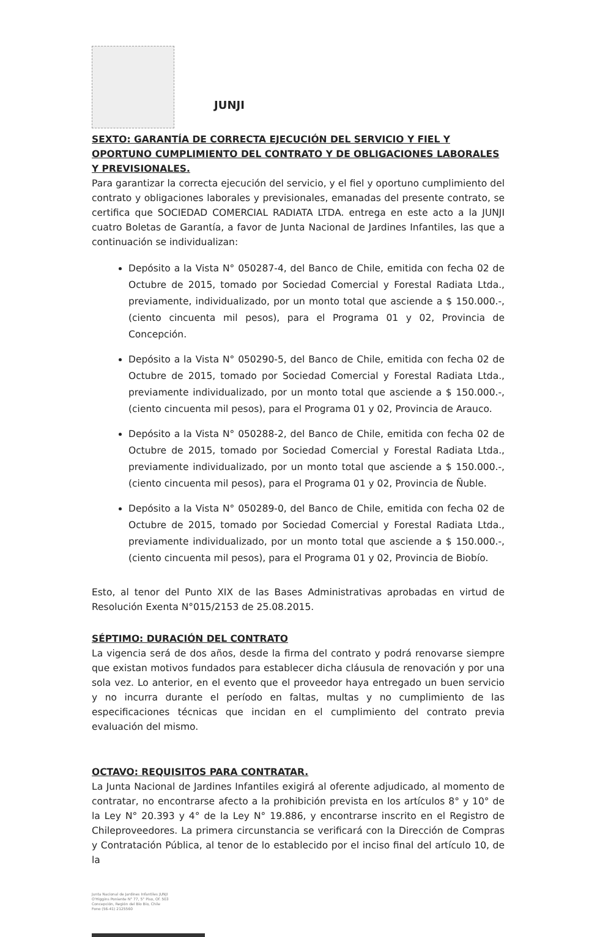JUNJI
SEXTO: GARANTÍA DE CORRECTA EJECUCIÓN DEL SERVICIO Y FIEL Y OPORTUNO CUMPLIMIENTO DEL CONTRATO Y DE OBLIGACIONES LABORALES Y PREVISIONALES.
Para garantizar la correcta ejecución del servicio, y el fiel y oportuno cumplimiento del contrato y obligaciones laborales y previsionales, emanadas del presente contrato, se certifica que SOCIEDAD COMERCIAL RADIATA LTDA. entrega en este acto a la JUNJI cuatro Boletas de Garantía, a favor de Junta Nacional de Jardines Infantiles, las que a continuación se individualizan:
Depósito a la Vista N° 050287-4, del Banco de Chile, emitida con fecha 02 de Octubre de 2015, tomado por Sociedad Comercial y Forestal Radiata Ltda., previamente, individualizado, por un monto total que asciende a $ 150.000.-, (ciento cincuenta mil pesos), para el Programa 01 y 02, Provincia de Concepción.
Depósito a la Vista N° 050290-5, del Banco de Chile, emitida con fecha 02 de Octubre de 2015, tomado por Sociedad Comercial y Forestal Radiata Ltda., previamente individualizado, por un monto total que asciende a $ 150.000.-, (ciento cincuenta mil pesos), para el Programa 01 y 02, Provincia de Arauco.
Depósito a la Vista N° 050288-2, del Banco de Chile, emitida con fecha 02 de Octubre de 2015, tomado por Sociedad Comercial y Forestal Radiata Ltda., previamente individualizado, por un monto total que asciende a $ 150.000.-, (ciento cincuenta mil pesos), para el Programa 01 y 02, Provincia de Ñuble.
Depósito a la Vista N° 050289-0, del Banco de Chile, emitida con fecha 02 de Octubre de 2015, tomado por Sociedad Comercial y Forestal Radiata Ltda., previamente individualizado, por un monto total que asciende a $ 150.000.-, (ciento cincuenta mil pesos), para el Programa 01 y 02, Provincia de Biobío.
Esto, al tenor del Punto XIX de las Bases Administrativas aprobadas en virtud de Resolución Exenta N°015/2153 de 25.08.2015.
SÉPTIMO: DURACIÓN DEL CONTRATO
La vigencia será de dos años, desde la firma del contrato y podrá renovarse siempre que existan motivos fundados para establecer dicha cláusula de renovación y por una sola vez. Lo anterior, en el evento que el proveedor haya entregado un buen servicio y no incurra durante el período en faltas, multas y no cumplimiento de las especificaciones técnicas que incidan en el cumplimiento del contrato previa evaluación del mismo.
OCTAVO: REQUISITOS PARA CONTRATAR.
La Junta Nacional de Jardines Infantiles exigirá al oferente adjudicado, al momento de contratar, no encontrarse afecto a la prohibición prevista en los artículos 8° y 10° de la Ley N° 20.393 y 4° de la Ley N° 19.886, y encontrarse inscrito en el Registro de Chileproveedores. La primera circunstancia se verificará con la Dirección de Compras y Contratación Pública, al tenor de lo establecido por el inciso final del artículo 10, de la
Junta Nacional de Jardines Infantiles JUNJI
O'Higgins Poniente N° 77, 5° Piso, Of. 503
Concepción, Región del Bío Bío, Chile
Fono (56-41) 2125560